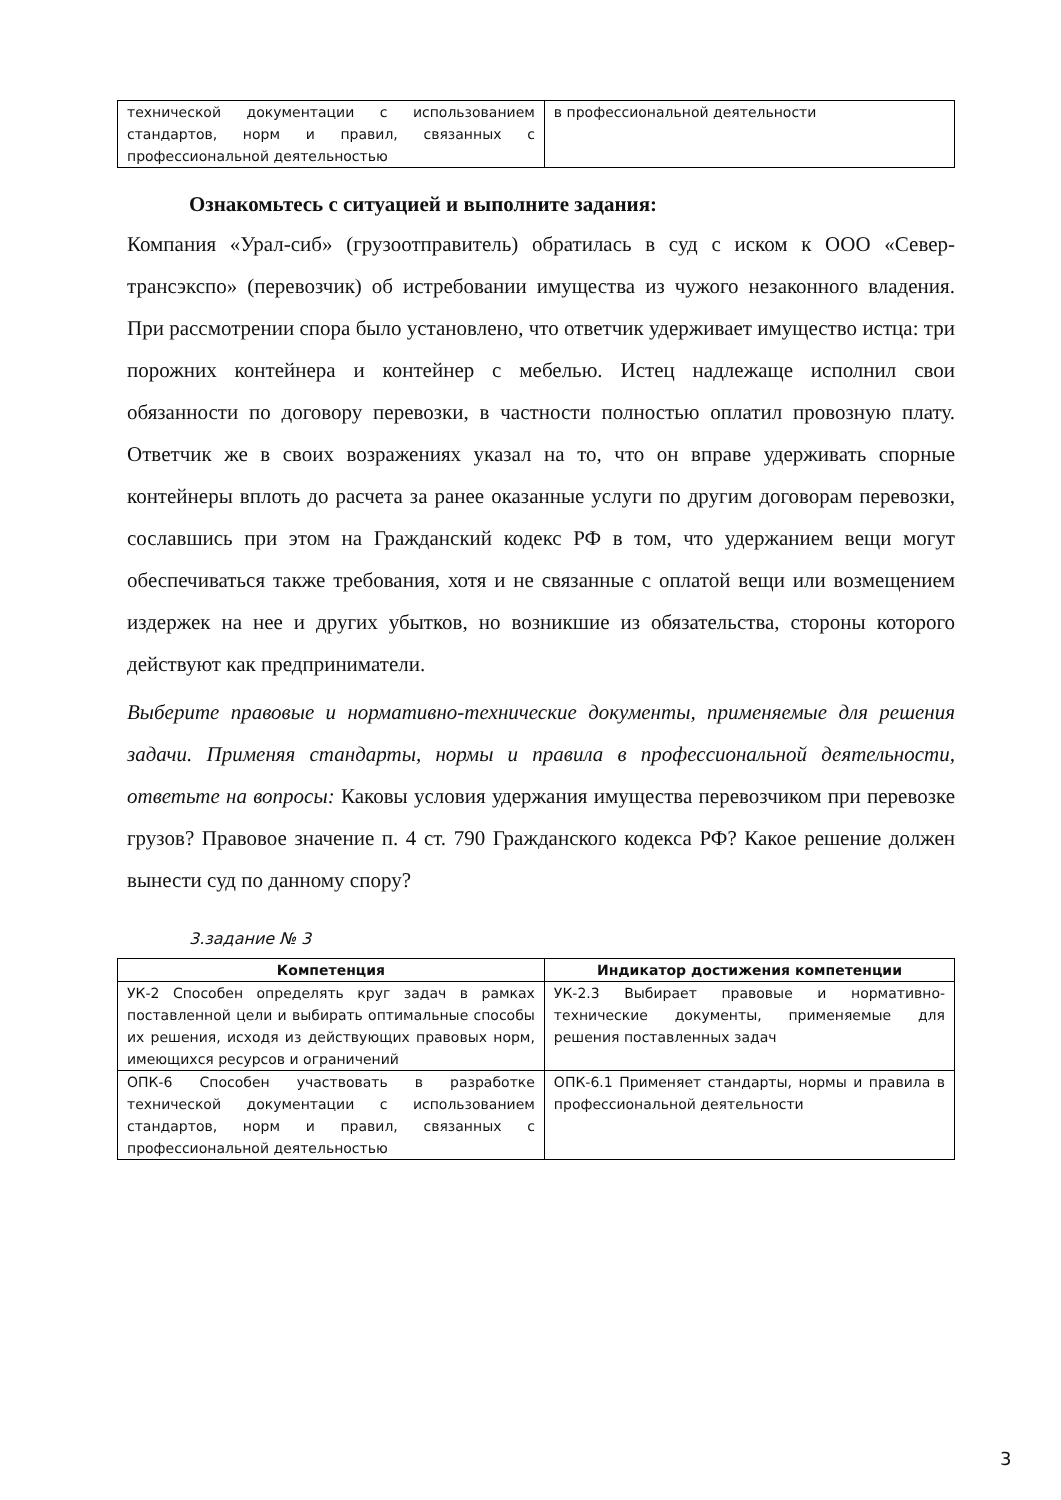| технической документации с использованием стандартов, норм и правил, связанных с профессиональной деятельностью | в профессиональной деятельности |
Ознакомьтесь с ситуацией и выполните задания:
Компания «Урал-сиб» (грузоотправитель) обратилась в суд с иском к ООО «Север-трансэкспо» (перевозчик) об истребовании имущества из чужого незаконного владения. При рассмотрении спора было установлено, что ответчик удерживает имущество истца: три порожних контейнера и контейнер с мебелью. Истец надлежаще исполнил свои обязанности по договору перевозки, в частности полностью оплатил провозную плату. Ответчик же в своих возражениях указал на то, что он вправе удерживать спорные контейнеры вплоть до расчета за ранее оказанные услуги по другим договорам перевозки, сославшись при этом на Гражданский кодекс РФ в том, что удержанием вещи могут обеспечиваться также требования, хотя и не связанные с оплатой вещи или возмещением издержек на нее и других убытков, но возникшие из обязательства, стороны которого действуют как предприниматели.
Выберите правовые и нормативно-технические документы, применяемые для решения задачи. Применяя стандарты, нормы и правила в профессиональной деятельности, ответьте на вопросы: Каковы условия удержания имущества перевозчиком при перевозке грузов? Правовое значение п. 4 ст. 790 Гражданского кодекса РФ? Какое решение должен вынести суд по данному спору?
3.задание № 3
| Компетенция | Индикатор достижения компетенции |
| --- | --- |
| УК-2 Способен определять круг задач в рамках поставленной цели и выбирать оптимальные способы их решения, исходя из действующих правовых норм, имеющихся ресурсов и ограничений | УК-2.3 Выбирает правовые и нормативно-технические документы, применяемые для решения поставленных задач |
| ОПК-6 Способен участвовать в разработке технической документации с использованием стандартов, норм и правил, связанных с профессиональной деятельностью | ОПК-6.1 Применяет стандарты, нормы и правила в профессиональной деятельности |
3